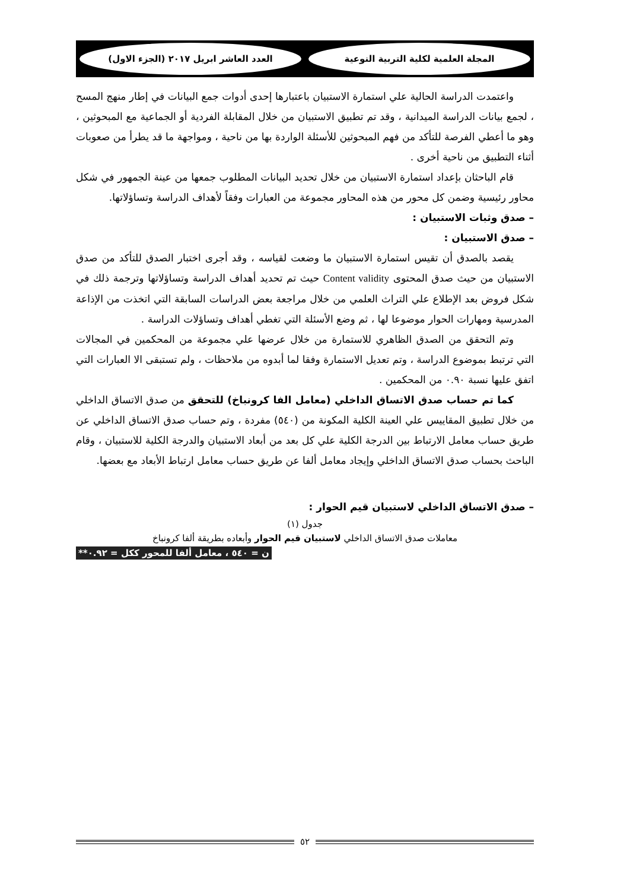المجلة العلمية لكلية التربية النوعية
العدد العاشر ابريل ٢٠١٧ (الجزء الاول)
واعتمدت الدراسة الحالية علي استمارة الاستبيان باعتبارها إحدى أدوات جمع البيانات في إطار منهج المسح ، لجمع بيانات الدراسة الميدانية ، وقد تم تطبيق الاستبيان من خلال المقابلة الفردية أو الجماعية مع المبحوثين ، وهو ما أعطي الفرصة للتأكد من فهم المبحوثين للأسئلة الواردة بها من ناحية ، ومواجهة ما قد يطرأ من صعوبات أثناء التطبيق من ناحية أخرى .
قام الباحثان بإعداد استمارة الاستبيان من خلال تحديد البيانات المطلوب جمعها من عينة الجمهور في شكل محاور رئيسية وضمن كل محور من هذه المحاور مجموعة من العبارات وفقاً لأهداف الدراسة وتساؤلاتها.
– صدق وثبات الاستبيان :
– صدق الاستبيان :
يقصد بالصدق أن تقيس استمارة الاستبيان ما وضعت لقياسه ، وقد أجرى اختبار الصدق للتأكد من صدق الاستبيان من حيث صدق المحتوى Content validity حيث تم تحديد أهداف الدراسة وتساؤلاتها وترجمة ذلك في شكل فروض بعد الإطلاع علي التراث العلمي من خلال مراجعة بعض الدراسات السابقة التي اتخذت من الإذاعة المدرسية ومهارات الحوار موضوعا لها ، ثم وضع الأسئلة التي تغطي أهداف وتساؤلات الدراسة .
وتم التحقق من الصدق الظاهري للاستمارة من خلال عرضها علي مجموعة من المحكمين في المجالات التي ترتبط بموضوع الدراسة ، وتم تعديل الاستمارة وفقا لما أبدوه من ملاحظات ، ولم تستبقى الا العبارات التي اتفق عليها نسبة ٠.٩٠ من المحكمين .
كما تم حساب صدق الاتساق الداخلي (معامل الفا كرونباخ) للتحقق من صدق الاتساق الداخلي من خلال تطبيق المقاييس علي العينة الكلية المكونة من (٥٤٠) مفردة ، وتم حساب صدق الاتساق الداخلي عن طريق حساب معامل الارتباط بين الدرجة الكلية علي كل بعد من أبعاد الاستبيان والدرجة الكلية للاستبيان ، وقام الباحث بحساب صدق الاتساق الداخلي وإيجاد معامل ألفا عن طريق حساب معامل ارتباط الأبعاد مع بعضها.
– صدق الاتساق الداخلي لاستبيان قيم الحوار :
جدول (١)
معاملات صدق الاتساق الداخلي لاستبيان قيم الحوار وأبعاده بطريقة ألفا كرونباخ
ن = ٥٤٠ ، معامل ألفا للمحور ككل = ٠.٩٢**
٥٢